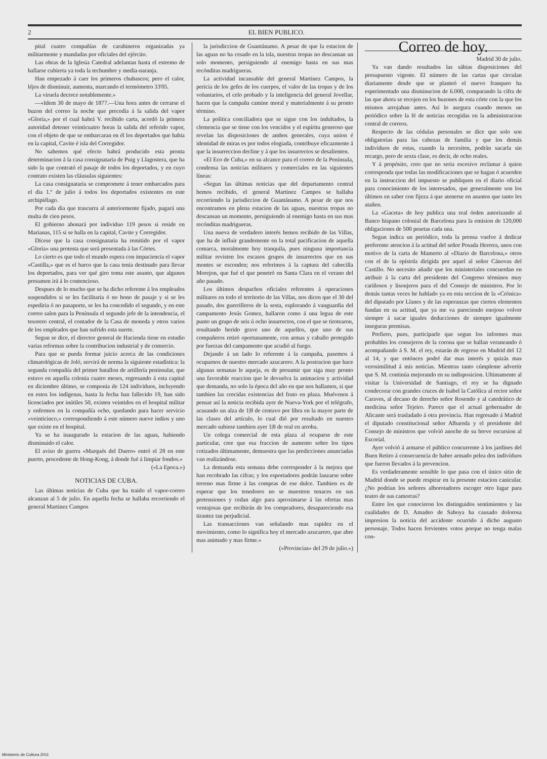2 EL BIEN PUBLICO.
pital cuatro compañías de carabineros organizadas ya militarmente y mandadas por oficiales del ejército.
Las obras de la Iglesia Catedral adelantan hasta el estremo de hallarse cubierta ya toda la techumbre y media-naranja.
Han empezado á caer los primeros chubascos; pero el calor, léjos de disminuir, aumenta, marcando el termómetro 33'05.
La viruela decrece notablemente.»
—«Idem 30 de mayo de 1877.—Una hora antes de cerrarse el buzon del correo la noche que precedia á la salida del vapor «Gloria,» por el cual habrá V. recibido carta, acordó la primera autoridad detener veinticuatro horas la salida del referido vapor, con el objeto de que se embarcaran en él los deportados que habia en la capital, Cavite é isla del Corregidor.
No sabemos qué efecto habrá producido esta pronta determinacion á la casa consignataria de Puig y Llagostera, que ha sido la que contrató el pasaje de todos los deportados, y en cuyo contrato existen las cláusulas siguientes:
La casa consignataria se compromete á tener embarcados para el dia 1.º de julio á todos los deportados existentes en este archipiélago.
Por cada dia que trascurra al anteriormente fijado, pagará una multa de cien pesos.
El gobierno abonará por individuo 119 pesos si reside en Marianas, 115 si se halla en la capital, Cavite y Corregidor.
Dícese que la casa consignataria ha remitido por el vapor «Gloria» una protesta que será presentada á las Córtes.
Lo cierto es que todo el mundo espera con impaciencia el vapor «Castilla,» que es el barco que la casa tenia destinado para llevar los deportados, para ver qué giro toma este asunto, que algunos presumen irá á lo contencioso.
Despues de lo mucho que se ha dicho referente á los empleados suspendidos si se les facilitaria ó no bono de pasaje y si se les espediria ó no pasaporte, se les ha concedido el segundo, y en este correo salen para la Península el segundo jefe de la intendencia, el tesorero central, el contador de la Casa de moneda y otros varios de los empleados que han sufrido esta suerte.
Segun se dice, el director general de Hacienda tiene en estudio varias reformas sobre la contribucion industrial y de comercio.
Para que se pueda formar juicio acerca de las condiciones climatológicas de Joló, servirá de norma la siguiente estadística: la segunda compañía del primer batallon de artillería peninsular, que estuvo en aquella colonia cuatro meses, regresando á esta capital en diciembre último, se componia de 124 individuos, incluyendo en estos los indígenas, hasta la fecha han fallecido 19, han sido licenciados por inútiles 50, existen veintidos en el hospital militar y enfermos en la compañía ocho, quedando para hacer servicio «veinticinco,» correspondiendo á este número nueve indios y uno que existe en el hospital.
Ya se ha inaugurado la estacion de las aguas, habiendo disminuido el calor.
El aviso de guerra «Marqués del Duero» entró el 28 en este puerto, procedente de Hong-Kong, á donde fué á limpiar fondos.»
(«La Epoca.»)
NOTICIAS DE CUBA.
Las últimas noticias de Cuba que ha traido el vapor-correo alcanzan al 5 de julio. En aquella fecha se hallaba recorriendo el general Martinez Campos
la jurisdiccion de Guantánamo. A pesar de que la estacion de las aguas no ha cesado en la isla, nuestras tropas no descansan un solo momento, persiguiendo al enemigo hasta en sus mas recónditas madrigueras.
La actividad incansable del general Martinez Campos, la pericia de los gefes de los cuerpos, el valor de las tropas y de los voluntarios, el celo probado y la inteligencia del general Jovellar, hacen que la campaña camine moral y materialmente á su pronto término.
La política conciliadora que se sigue con los indultados, la clemencia que se tiene con los vencidos y el espíritu generoso que revelan las disposiciones de ambos generales, cuya union é identidad de miras es por todos elogiada, contribuye eficazmente á que la insurreccion decline y á que los insurrectos se desalienten.
«El Eco de Cuba,» en su alcance para el correo de la Península, condensa las noticias militares y comerciales en las siguientes líneas:
«Segun las últimas noticias que del departamento central hemos recibido, el general Martinez Campos se hallaba recorriendo la jurisdiccion de Guantánamo. A pesar de que nos encontramos en plena estacion de las aguas, nuestras tropas no descansan un momento, persiguiendo al enemigo hasta en sus mas recónditas madrigueras.
Una nueva de verdadero interés hemos recibido de las Villas, que ha de influir grandemente en la total pacificacion de aquella comarca, moralmente hoy tranquila, pues ninguna importancia militar revisten los escasos grupos de insurrectos que en sus montes se esconden; nos referimos á la captura del cabecilla Morejon, que fué el que penetró en Santa Clara en el verano del año pasado.
Los últimos despachos oficiales referentes á operaciones militares en todo el territorio de las Villas, nos dicen que el 30 del pasado, dos guerrilleros de la sesta, esplorando á vanguardia del campamento Jesús Gomez, hallaron como á una legua de este punto un grupo de seis ú ocho insurrectos, con el que se tirotearon, resultando herido grave uno de aquellos, que uno de sus compañeros retiró oportunamente, con armas y caballo protegido por fuerzas del campamento que acudió al fuego.
Dejando á un lado lo referente á la campaña, pasemos á ocuparnos de nuestro mercado azucarero. A la postracion que hace algunas semanas le aqueja, es de presumir que siga muy pronto una favorable reaccion que le devuelva la animacion y actividad que demanda, no solo la época del año en que nos hallamos, si que tambien las crecidas existencias del fruto en plaza. Muévenos á pensar así la noticia recibida ayer de Nueva-York por el telégrafo, acusando un alza de 1|8 de centavo por libra en la mayor parte de las clases del artículo, lo cual dió por resultado en nuestro mercado subiese tambien ayer 1|8 de real en arroba.
Un colega comercial de esta plaza al ocuparse de este particular, cree que esa fraccion de aumento sobre los tipos cotizados últimamente, demuestra que las predicciones anunciadas van realizándose.
La demanda esta semana debe corresponder á la mejora que han recobrado las cifras; y los esportadores podrán lanzarse sobre terreno mas firme á las compras de ese dulce. Tambien es de esperar que los tenedores no se muestren tenaces en sus pretensiones y cedan algo para aproximarse á las ofertas mas ventajosas que recibirán de los compradores, desapareciendo esa tirantez tan perjudicial.
Las transacciones van señalando mas rapidez en el movimiento, como lo significa hoy el mercado azucarero, que abre mas animado y mas firme.»
(«Provincias» del 29 de julio.»)
Correo de hoy.
Madrid 30 de julio.
Ya van dando resultados las sábias disposiciones del presupuesto vigente. El número de las cartas que circulan diariamente desde que se planteó el nuevo franqueo ha esperimentado una disminucion de 6.000, comparando la cifra de las que ahora se recojen en los buzones de esta córte con la que los mismos arrojaban antes. Así lo asegura cuando menos un periódico sobre la fé de noticias recogidas en la administracion central de correos.
Respecto de las cédulas personales se dice que solo son obligatorias para las cabezas de familia y que los demás indivíduos de estas, cuando la necesiten, podrán sacarla sin recargo, pero de sexta clase, es decir, de ocho reales.
Y á propósito, creo que no seria escesivo reclamar á quien corresponda que todas las modificaciones que se hagan ó acuerden en la instruccion del impuesto se publiquen en el diario oficial para conocimiento de los interesados, que generalmente son los últimos en saber con fijeza á que atenerse en asuntos que tanto les atañen.
La «Gaceta» de hoy publica una real órden autorizando al Banco hispano colonial de Barcelona para la emision de 120,000 obligaciones de 500 pesetas cada una.
Segun indica un periódico, toda la prensa vuelve á dedicar preferente atencion á la actitud del señor Posada Herrera, unos con motivo de la carta de Mamerto al «Diario de Barcelona,» otros con el de la epístola dirigida por aquel al señor Cánovas del Castillo. No necesito añadir que los ministeriales concuerdan en atribuir á la carta del presidente del Congreso términos muy cariñosos y lisonjeros para el del Consejo de ministros. Por lo demás tantas veces he hablado ya en esta seccion de la «Crónica» del diputado por Llanes y de las esperanzas que ciertos elementos fundan en su actitud, que ya me va pareciendo enojoso volver siempre á sacar iguales deducciones de siempre igualmente inseguras premisas.
Prefiero, pues, participarle que segun los informes mas probables los consejeros de la corona que se hallan veraneando ó acompañando á S. M. el rey, estarán de regreso en Madrid del 12 al 14, y que entónces podré dar mas interés y quizás mas verosimilitud á mis noticias. Mientras tanto cúmpleme advertir que S. M. continúa mejorando en su indisposicion. Ultimamente al visitar la Universidad de Santiago, el rey se ha dignado condecorar con grandes cruces de Isabel la Católica al rector señor Caraves, al decano de derecho señor Rosendo y al catedrático de medicina señor Tejeiro. Parece que el actual gobernador de Alicante será trasladado á otra provincia. Han regresado á Madrid el diputado constitucional señor Albareda y el presidente del Consejo de ministros que volvió anoche de su breve escursion al Escorial.
Ayer volvió á armarse el público concurrente á los jardines del Buen Retiro á consecuencia de haber armado pelea dos indivíduos que fueron llevados á la prevencion.
Es verdaderamente sensible lo que pasa con el único sitio de Madrid donde se puede respirar en la presente estacion canicular. ¿No podrian los señores alborotadores escoger otro lugar para teatro de sus camorras?
Entre los que conocieron los distinguidos sentimientos y las cualidades de D. Amadeo de Saboya ha causado dolorosa impresion la noticia del accidente ocurrido á dicho augusto personaje. Todos hacen fervientes votos porque no tenga malas con-
Ministerio de Cultura 2011